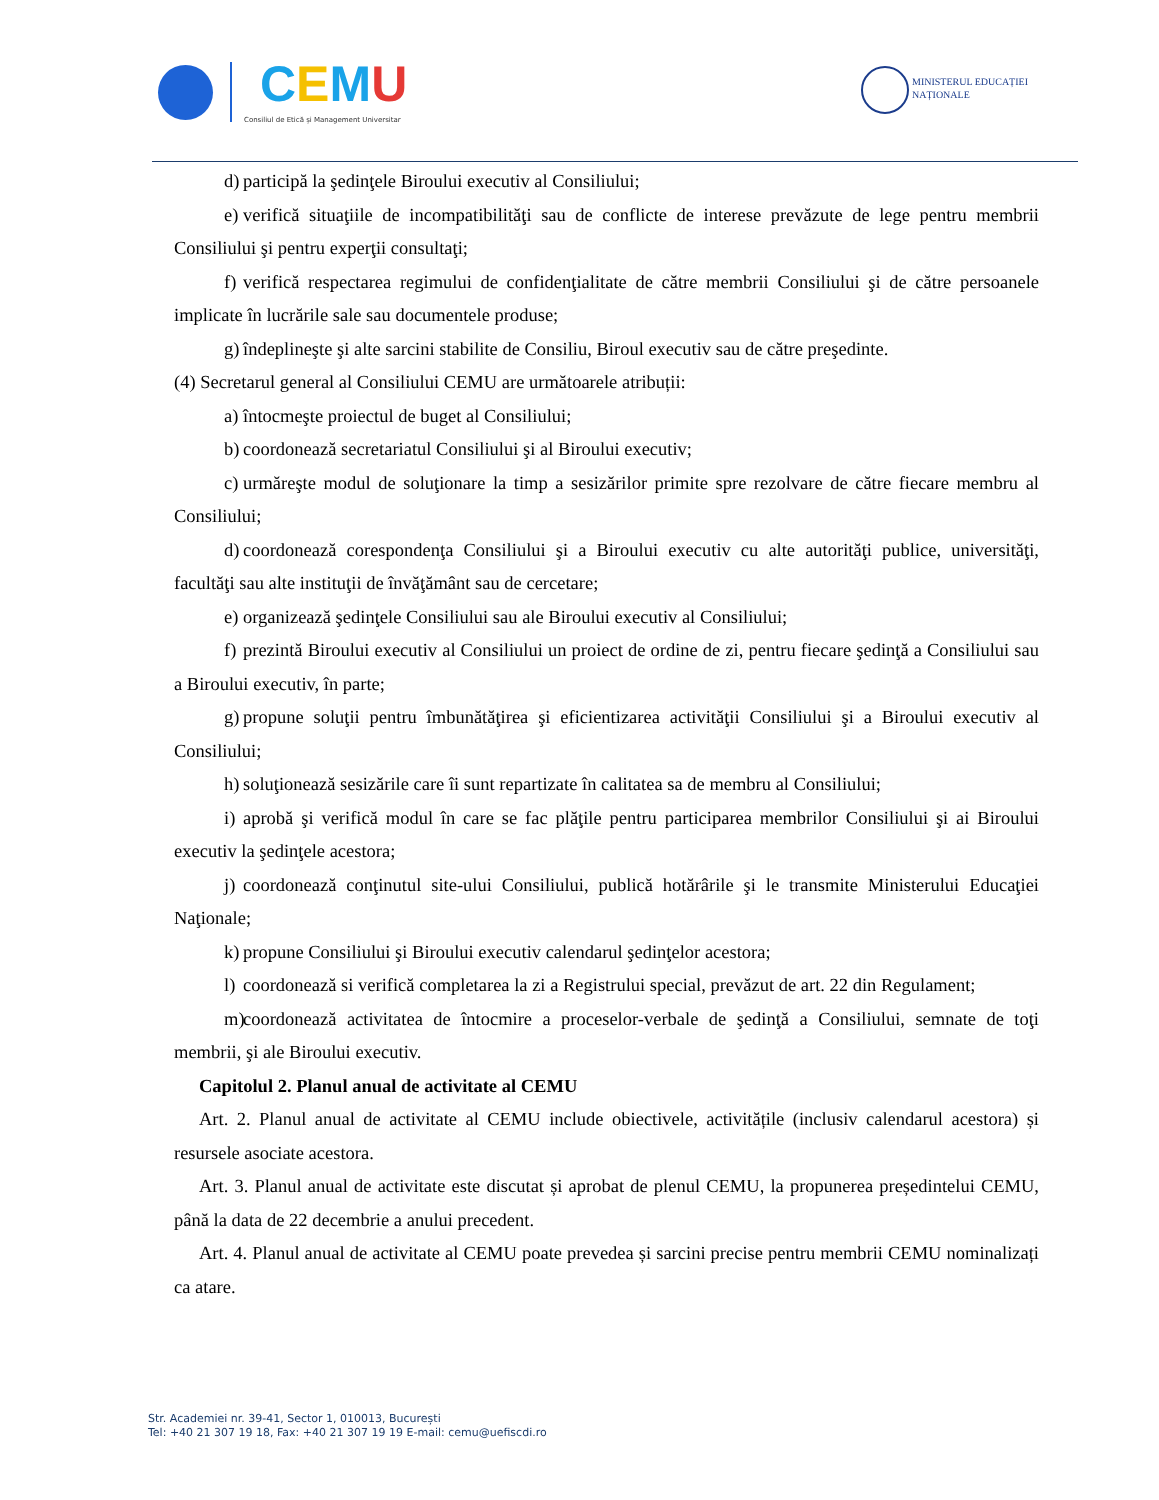CEMU
Consiliul de Etică și Management Universitar
MINISTERUL EDUCAȚIEI
NAȚIONALE
d) participă la şedinţele Biroului executiv al Consiliului;
e) verifică situaţiile de incompatibilităţi sau de conflicte de interese prevăzute de lege pentru membrii Consiliului şi pentru experţii consultaţi;
f) verifică respectarea regimului de confidenţialitate de către membrii Consiliului şi de către persoanele implicate în lucrările sale sau documentele produse;
g) îndeplineşte şi alte sarcini stabilite de Consiliu, Biroul executiv sau de către preşedinte.
(4) Secretarul general al Consiliului CEMU are următoarele atribuții:
a) întocmeşte proiectul de buget al Consiliului;
b) coordonează secretariatul Consiliului şi al Biroului executiv;
c) urmăreşte modul de soluţionare la timp a sesizărilor primite spre rezolvare de către fiecare membru al Consiliului;
d) coordonează corespondenţa Consiliului şi a Biroului executiv cu alte autorităţi publice, universităţi, facultăţi sau alte instituţii de învăţământ sau de cercetare;
e) organizează şedinţele Consiliului sau ale Biroului executiv al Consiliului;
f) prezintă Biroului executiv al Consiliului un proiect de ordine de zi, pentru fiecare şedinţă a Consiliului sau a Biroului executiv, în parte;
g) propune soluţii pentru îmbunătăţirea şi eficientizarea activităţii Consiliului şi a Biroului executiv al Consiliului;
h) soluţionează sesizările care îi sunt repartizate în calitatea sa de membru al Consiliului;
i) aprobă şi verifică modul în care se fac plăţile pentru participarea membrilor Consiliului şi ai Biroului executiv la şedinţele acestora;
j) coordonează conţinutul site-ului Consiliului, publică hotărârile şi le transmite Ministerului Educaţiei Naţionale;
k) propune Consiliului şi Biroului executiv calendarul şedinţelor acestora;
l) coordonează si verifică completarea la zi a Registrului special, prevăzut de art. 22 din Regulament;
m) coordonează activitatea de întocmire a proceselor-verbale de şedinţă a Consiliului, semnate de toţi membrii, şi ale Biroului executiv.
Capitolul 2. Planul anual de activitate al CEMU
Art. 2. Planul anual de activitate al CEMU include obiectivele, activitățile (inclusiv calendarul acestora) și resursele asociate acestora.
Art. 3. Planul anual de activitate este discutat și aprobat de plenul CEMU, la propunerea președintelui CEMU, până la data de 22 decembrie a anului precedent.
Art. 4. Planul anual de activitate al CEMU poate prevedea și sarcini precise pentru membrii CEMU nominalizați ca atare.
Str. Academiei nr. 39-41, Sector 1, 010013, București
Tel: +40 21 307 19 18, Fax: +40 21 307 19 19 E-mail: cemu@uefiscdi.ro